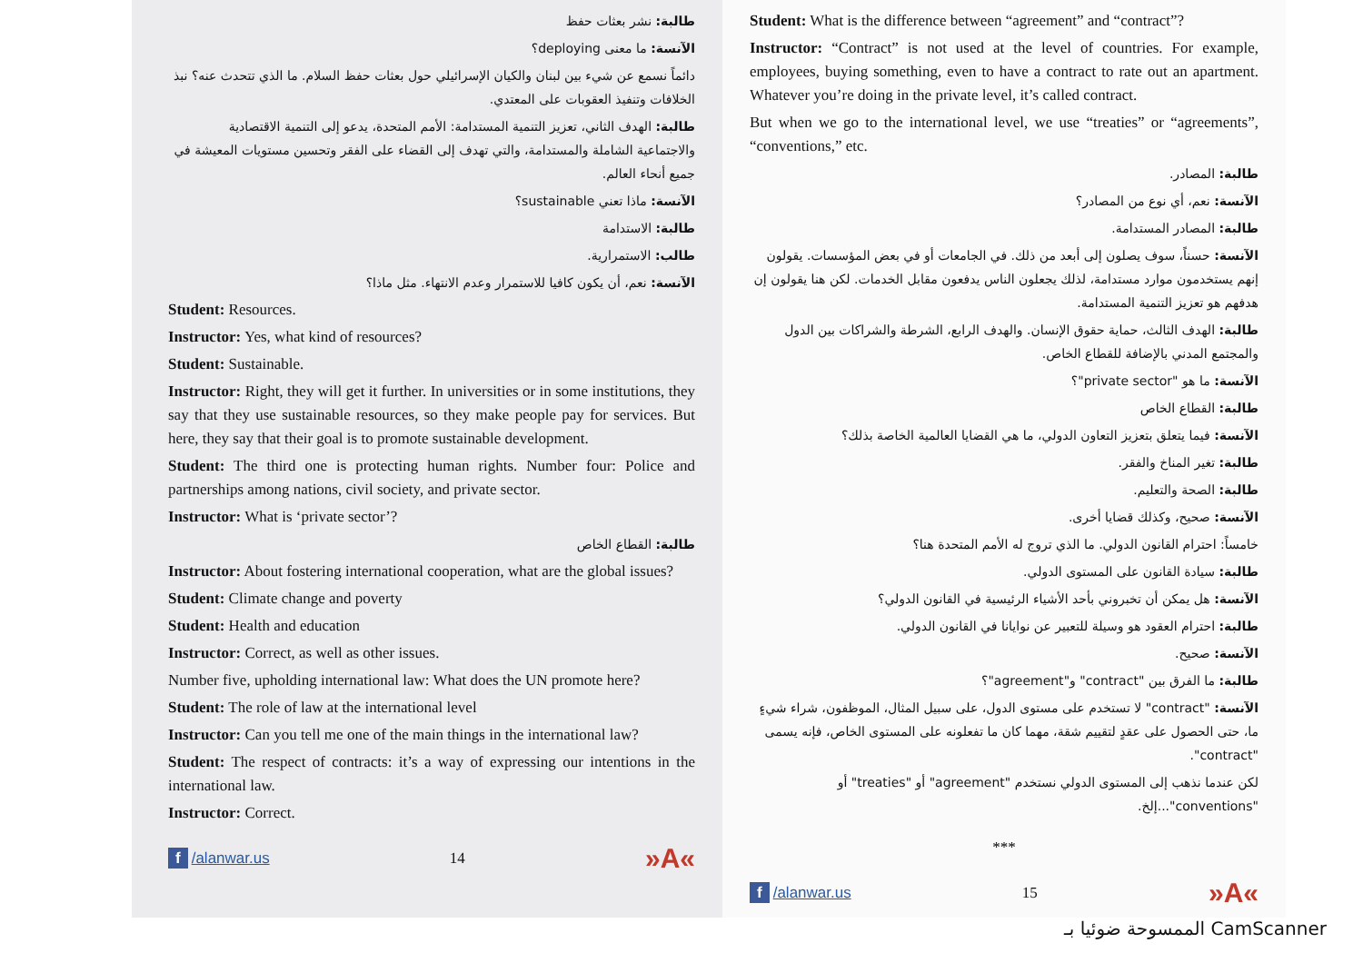طالبة: نشر بعثات حفظ
الآنسة: ما معنى deploying؟
دائماً نسمع عن شيء بين لبنان والكيان الإسرائيلي حول بعثات حفظ السلام. ما الذي تتحدث عنه؟ نبذ الخلافات وتنفيذ العقوبات على المعتدي.
طالبة: الهدف الثاني، تعزيز التنمية المستدامة: الأمم المتحدة، يدعو إلى التنمية الاقتصادية والاجتماعية الشاملة والمستدامة، والتي تهدف إلى القضاء على الفقر وتحسين مستويات المعيشة في جميع أنحاء العالم.
الآنسة: ماذا تعني sustainable؟
طالبة: الاستدامة
طالب: الاستمرارية.
الآنسة: نعم، أن يكون كافيا للاستمرار وعدم الانتهاء. مثل ماذا؟
Student: Resources.
Instructor: Yes, what kind of resources?
Student: Sustainable.
Instructor: Right, they will get it further. In universities or in some institutions, they say that they use sustainable resources, so they make people pay for services. But here, they say that their goal is to promote sustainable development.
Student: The third one is protecting human rights. Number four: Police and partnerships among nations, civil society, and private sector.
Instructor: What is ‘private sector’?
طالبة: القطاع الخاص
Instructor: About fostering international cooperation, what are the global issues?
Student: Climate change and poverty
Student: Health and education
Instructor: Correct, as well as other issues.
Number five, upholding international law: What does the UN promote here?
Student: The role of law at the international level
Instructor: Can you tell me one of the main things in the international law?
Student: The respect of contracts: it’s a way of expressing our intentions in the international law.
Instructor: Correct.
f /alanwar.us 14 »A«
Student: What is the difference between “agreement” and “contract”?
Instructor: “Contract” is not used at the level of countries. For example, employees, buying something, even to have a contract to rate out an apartment. Whatever you’re doing in the private level, it’s called contract.
But when we go to the international level, we use “treaties” or “agreements”, “conventions,” etc.
طالبة: المصادر.
الآنسة: نعم، أي نوع من المصادر؟
طالبة: المصادر المستدامة.
الآنسة: حسناً، سوف يصلون إلى أبعد من ذلك. في الجامعات أو في بعض المؤسسات. يقولون إنهم يستخدمون موارد مستدامة، لذلك يجعلون الناس يدفعون مقابل الخدمات. لكن هنا يقولون إن هدفهم هو تعزيز التنمية المستدامة.
طالبة: الهدف الثالث، حماية حقوق الإنسان. والهدف الرابع، الشرطة والشراكات بين الدول والمجتمع المدني بالإضافة للقطاع الخاص.
الآنسة: ما هو "private sector"؟
طالبة: القطاع الخاص
الآنسة: فيما يتعلق بتعزيز التعاون الدولي، ما هي القضايا العالمية الخاصة بذلك؟
طالبة: تغير المناخ والفقر.
طالبة: الصحة والتعليم.
الآنسة: صحيح، وكذلك قضايا أخرى.
خامساً: احترام القانون الدولي. ما الذي تروج له الأمم المتحدة هنا؟
طالبة: سيادة القانون على المستوى الدولي.
الآنسة: هل يمكن أن تخبروني بأحد الأشياء الرئيسية في القانون الدولي؟
طالبة: احترام العقود هو وسيلة للتعبير عن نوايانا في القانون الدولي.
الآنسة: صحيح.
طالبة: ما الفرق بين "contract" و"agreement"؟
الآنسة: "contract" لا تستخدم على مستوى الدول، على سبيل المثال، الموظفون، شراء شيءٍ ما، حتى الحصول على عقدٍ لتقييم شقة، مهما كان ما تفعلونه على المستوى الخاص، فإنه يسمى "contract".
لكن عندما نذهب إلى المستوى الدولي نستخدم "agreement" أو "treaties" أو "conventions"...إلخ.
***
f /alanwar.us 15 »A«
الممسوحة ضوئيا بـ CamScanner